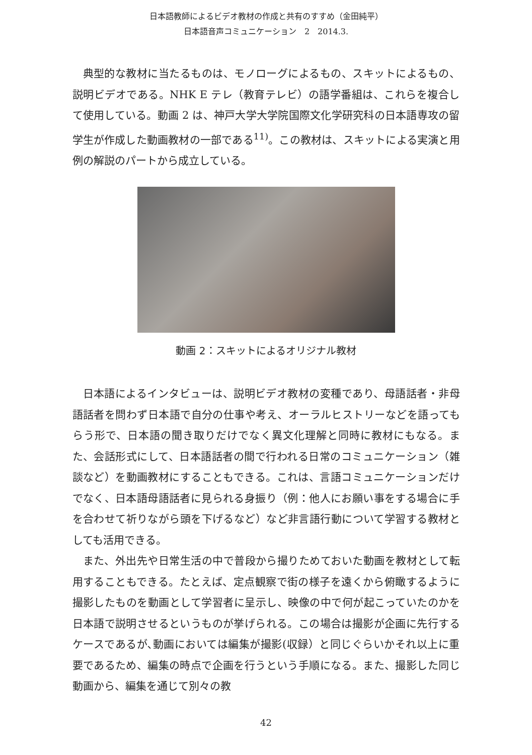日本語教師によるビデオ教材の作成と共有のすすめ（金田純平）
日本語音声コミュニケーション　2　2014.3.
典型的な教材に当たるものは、モノローグによるもの、スキットによるもの、説明ビデオである。NHK E テレ（教育テレビ）の語学番組は、これらを複合して使用している。動画 2 は、神戸大学大学院国際文化学研究科の日本語専攻の留学生が作成した動画教材の一部である<sup>11)</sup>。この教材は、スキットによる実演と用例の解説のパートから成立している。
動画 2：スキットによるオリジナル教材
日本語によるインタビューは、説明ビデオ教材の変種であり、母語話者・非母語話者を問わず日本語で自分の仕事や考え、オーラルヒストリーなどを語ってもらう形で、日本語の聞き取りだけでなく異文化理解と同時に教材にもなる。また、会話形式にして、日本語話者の間で行われる日常のコミュニケーション（雑談など）を動画教材にすることもできる。これは、言語コミュニケーションだけでなく、日本語母語話者に見られる身振り（例：他人にお願い事をする場合に手を合わせて祈りながら頭を下げるなど）など非言語行動について学習する教材としても活用できる。
また、外出先や日常生活の中で普段から撮りためておいた動画を教材として転用することもできる。たとえば、定点観察で街の様子を遠くから俯瞰するように撮影したものを動画として学習者に呈示し、映像の中で何が起こっていたのかを日本語で説明させるというものが挙げられる。この場合は撮影が企画に先行するケースであるが､動画においては編集が撮影(収録）と同じぐらいかそれ以上に重要であるため、編集の時点で企画を行うという手順になる。また、撮影した同じ動画から、編集を通じて別々の教
42